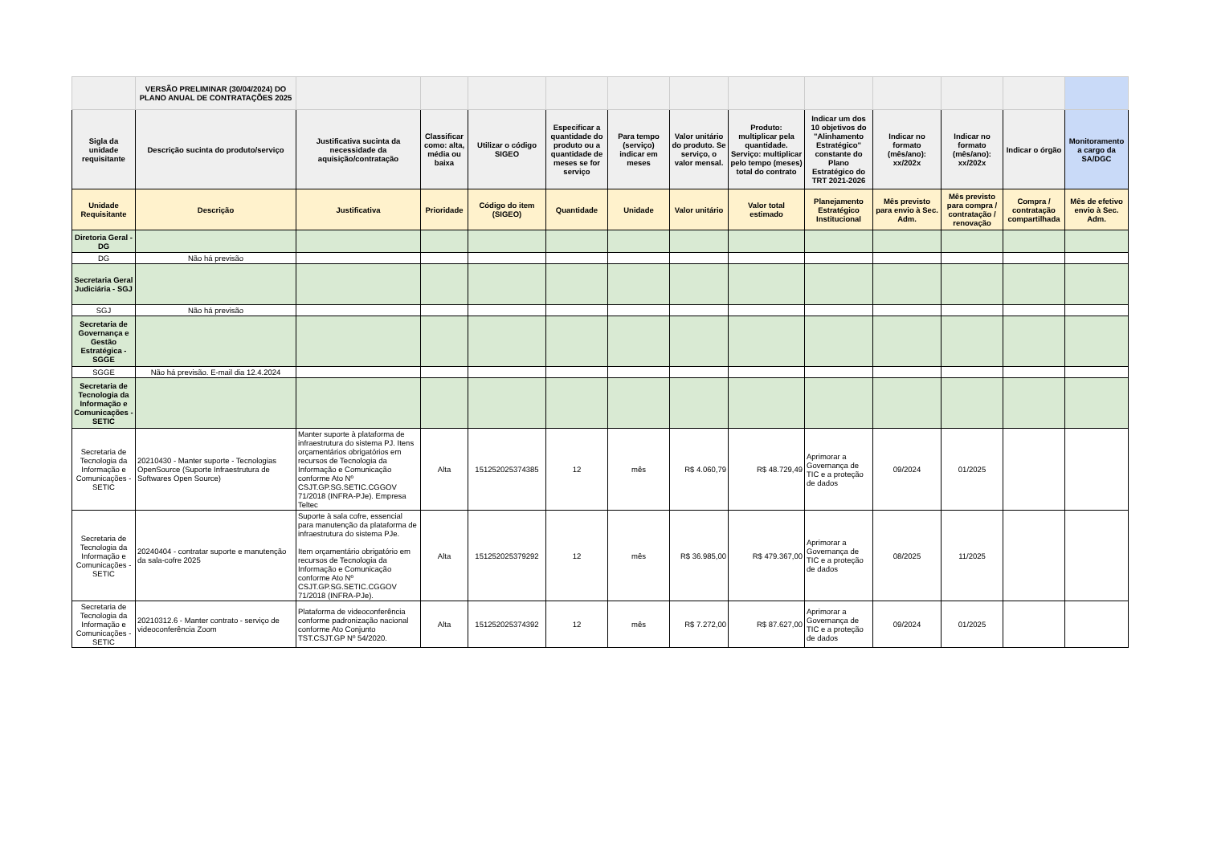| | VERSÃO PRELIMINAR (30/04/2024) DO PLANO ANUAL DE CONTRATAÇÕES 2025 | | | | | | | | | | | | |
| Sigla da unidade requisitante | Descrição sucinta do produto/serviço | Justificativa sucinta da necessidade da aquisição/contratação | Classificar como: alta, média ou baixa | Utilizar o código SIGEO | Especificar a quantidade do produto ou a quantidade de meses se for serviço | Para tempo (serviço) indicar em meses | Valor unitário do produto. Se serviço, o valor mensal. | Produto: multiplicar pela quantidade. Serviço: multiplicar pelo tempo (meses) total do contrato | Indicar um dos 10 objetivos do "Alinhamento Estratégico" constante do Plano Estratégico do TRT 2021-2026 | Indicar no formato (mês/ano): xx/202x | Indicar no formato (mês/ano): xx/202x | Indicar o órgão | Monitoramento a cargo da SA/DGC |
| Unidade Requisitante | Descrição | Justificativa | Prioridade | Código do item (SIGEO) | Quantidade | Unidade | Valor unitário | Valor total estimado | Planejamento Estratégico Institucional | Mês previsto para envio à Sec. Adm. | Mês previsto para compra / contratação / renovação | Compra / contratação compartilhada | Mês de efetivo envio à Sec. Adm. |
| Diretoria Geral - DG | | | | | | | | | | | | | |
| DG | Não há previsão | | | | | | | | | | | | |
| Secretaria Geral Judiciária - SGJ | | | | | | | | | | | | | |
| SGJ | Não há previsão | | | | | | | | | | | | |
| Secretaria de Governança e Gestão Estratégica - SGGE | | | | | | | | | | | | | |
| SGGE | Não há previsão. E-mail dia 12.4.2024 | | | | | | | | | | | | |
| Secretaria de Tecnologia da Informação e Comunicações - SETIC | | | | | | | | | | | | | |
| Secretaria de Tecnologia da Informação e Comunicações - SETIC | 20210430 - Manter suporte - Tecnologias OpenSource (Suporte Infraestrutura de Softwares Open Source) | Manter suporte à plataforma de infraestrutura do sistema PJ. Itens orçamentários obrigatórios em recursos de Tecnologia da Informação e Comunicação conforme Ato Nº CSJT.GP.SG.SETIC.CGGOV 71/2018 (INFRA-PJe). Empresa Teltec | Alta | 151252025374385 | 12 | mês | R$ 4.060,79 | R$ 48.729,49 | Aprimorar a Governança de TIC e a proteção de dados | 09/2024 | 01/2025 | | |
| Secretaria de Tecnologia da Informação e Comunicações - SETIC | 20240404 - contratar suporte e manutenção da sala-cofre 2025 | Suporte à sala cofre, essencial para manutenção da plataforma de infraestrutura do sistema PJe. Item orçamentário obrigatório em recursos de Tecnologia da Informação e Comunicação conforme Ato Nº CSJT.GP.SG.SETIC.CGGOV 71/2018 (INFRA-PJe). | Alta | 151252025379292 | 12 | mês | R$ 36.985,00 | R$ 479.367,00 | Aprimorar a Governança de TIC e a proteção de dados | 08/2025 | 11/2025 | | |
| Secretaria de Tecnologia da Informação e Comunicações - SETIC | 20210312.6 - Manter contrato - serviço de videoconferência Zoom | Plataforma de videoconferência conforme padronização nacional conforme Ato Conjunto TST.CSJT.GP Nº 54/2020. | Alta | 151252025374392 | 12 | mês | R$ 7.272,00 | R$ 87.627,00 | Aprimorar a Governança de TIC e a proteção de dados | 09/2024 | 01/2025 | | |